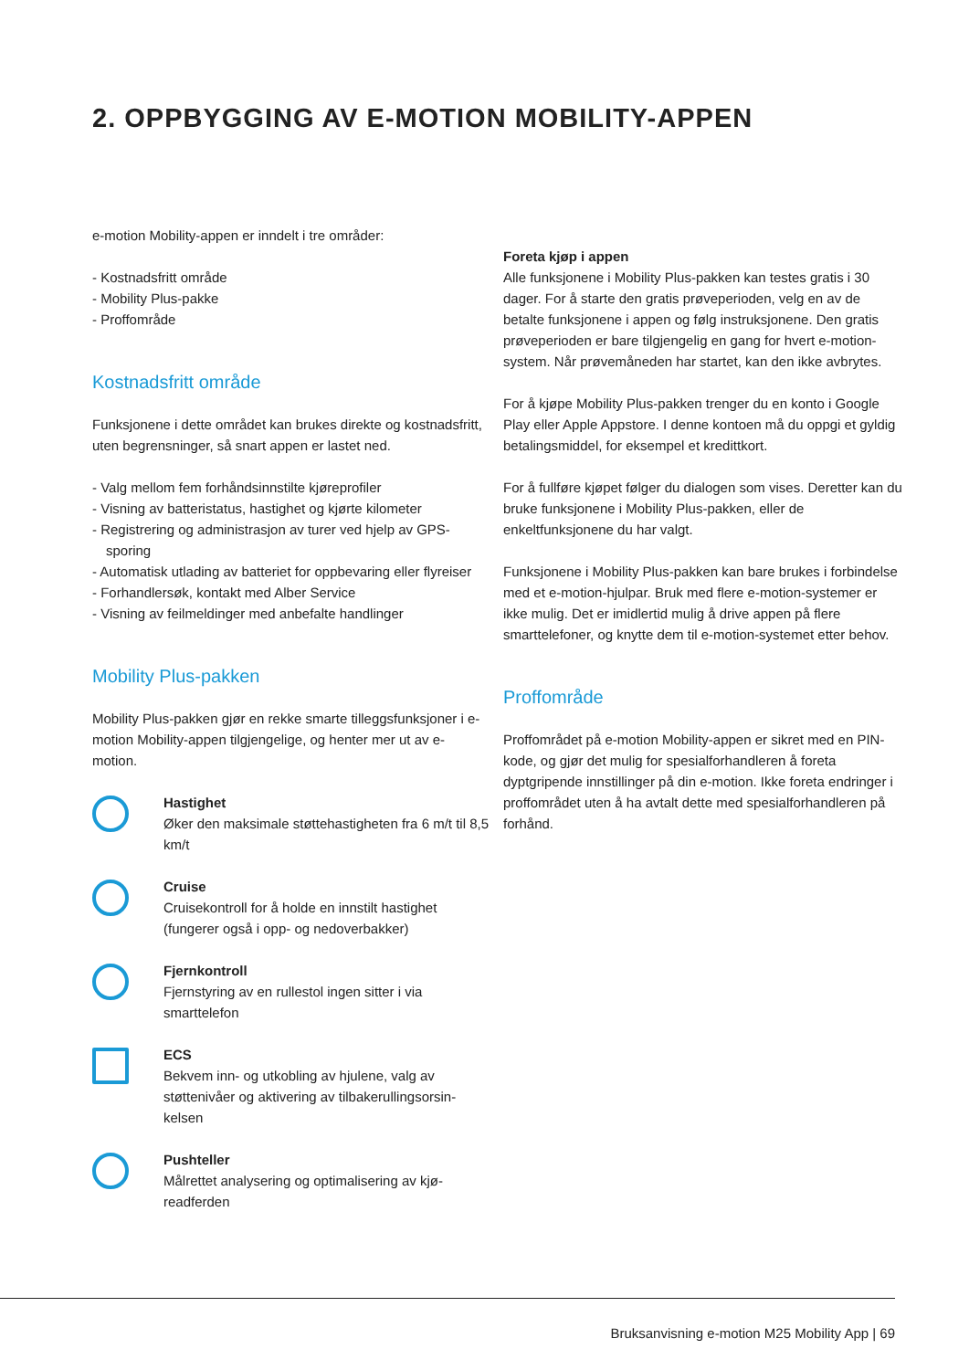2. OPPBYGGING AV E-MOTION MOBILITY-APPEN
e-motion Mobility-appen er inndelt i tre områder:
- Kostnadsfritt område
- Mobility Plus-pakke
- Proffområde
Kostnadsfritt område
Funksjonene i dette området kan brukes direkte og kostnads­fritt, uten begrensninger, så snart appen er lastet ned.
- Valg mellom fem forhåndsinnstilte kjøreprofiler
- Visning av batteristatus, hastighet og kjørte kilometer
- Registrering og administrasjon av turer ved hjelp av GPS-sporing
- Automatisk utlading av batteriet for oppbevaring eller flyreiser
- Forhandlersøk, kontakt med Alber Service
- Visning av feilmeldinger med anbefalte handlinger
Mobility Plus-pakken
Mobility Plus-pakken gjør en rekke smarte tilleggsfunksjo­ner i e-motion Mobility-appen tilgjengelige, og henter mer ut av e-motion.
Hastighet
Øker den maksimale støttehastigheten fra 6 m/t til 8,5 km/t
Cruise
Cruisekontroll for å holde en innstilt hastighet (fungerer også i opp- og nedoverbakker)
Fjernkontroll
Fjernstyring av en rullestol ingen sitter i via smarttelefon
ECS
Bekvem inn- og utkobling av hjulene, valg av støttenivåer og aktivering av tilbakerullingsorsin­kelsen
Pushteller
Målrettet analysering og optimalisering av kjø­readferden
Foreta kjøp i appen
Alle funksjonene i Mobility Plus-pakken kan testes gratis i 30 dager. For å starte den gratis prøveperioden, velg en av de betalte funksjonene i appen og følg instruksjonene. Den gratis prøveperioden er bare tilgjengelig en gang for hvert e-motion-system. Når prøvemåneden har startet, kan den ikke avbrytes.
For å kjøpe Mobility Plus-pakken trenger du en konto i Google Play eller Apple Appstore. I denne kontoen må du oppgi et gyldig betalingsmiddel, for eksempel et kreditt­kort.
For å fullføre kjøpet følger du dialogen som vises. Deretter kan du bruke funksjonene i Mobility Plus-pakken, eller de enkeltfunksjonene du har valgt.
Funksjonene i Mobility Plus-pakken kan bare brukes i forbindelse med et e-motion-hjulpar. Bruk med flere e-mo­tion-systemer er ikke mulig. Det er imidlertid mulig å drive appen på flere smarttelefoner, og knytte dem til e-moti­on-systemet etter behov.
Proffområde
Proffområdet på e-motion Mobility-appen er sikret med en PIN-kode, og gjør det mulig for spesialforhandleren å foreta dyptgripende innstillinger på din e-motion. Ikke foreta endringer i proffområdet uten å ha avtalt dette med spesial­forhandleren på forhånd.
Bruksanvisning e-motion M25 Mobility App | 69